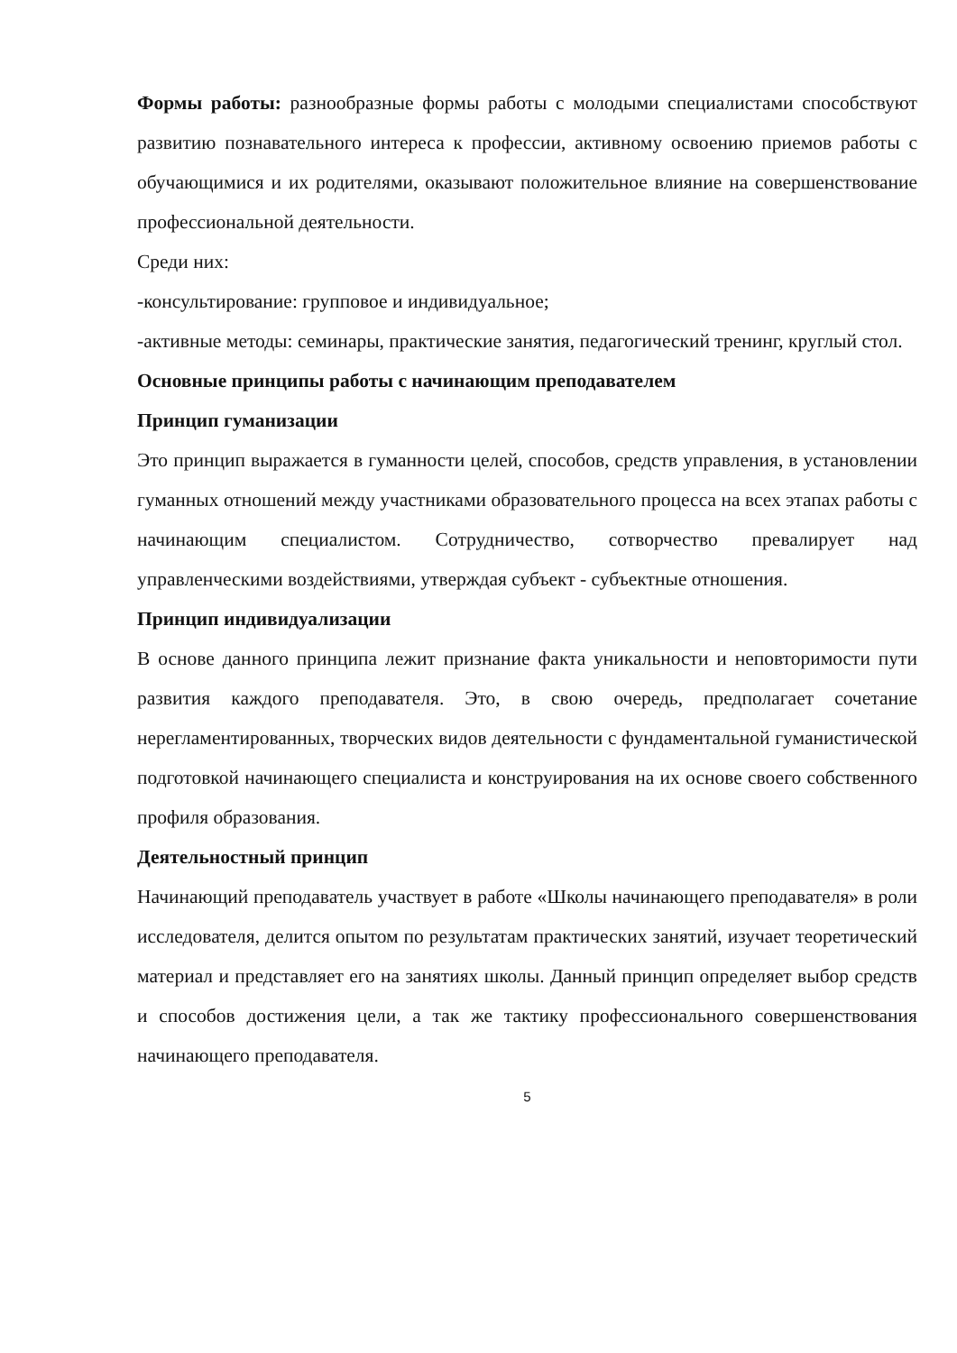Формы работы: разнообразные формы работы с молодыми специалистами способствуют развитию познавательного интереса к профессии, активному освоению приемов работы с обучающимися и их родителями, оказывают положительное влияние на совершенствование профессиональной деятельности.
Среди них:
-консультирование: групповое и индивидуальное;
-активные методы: семинары, практические занятия, педагогический тренинг, круглый стол.
Основные принципы работы с начинающим преподавателем
Принцип гуманизации
Это принцип выражается в гуманности целей, способов, средств управления, в установлении гуманных отношений между участниками образовательного процесса на всех этапах работы с начинающим специалистом. Сотрудничество, сотворчество превалирует над управленческими воздействиями, утверждая субъект - субъектные отношения.
Принцип индивидуализации
В основе данного принципа лежит признание факта уникальности и неповторимости пути развития каждого преподавателя. Это, в свою очередь, предполагает сочетание нерегламентированных, творческих видов деятельности с фундаментальной гуманистической подготовкой начинающего специалиста и конструирования на их основе своего собственного профиля образования.
Деятельностный принцип
Начинающий преподаватель участвует в работе «Школы начинающего преподавателя» в роли исследователя, делится опытом по результатам практических занятий, изучает теоретический материал и представляет его на занятиях школы. Данный принцип определяет выбор средств и способов достижения цели, а так же тактику профессионального совершенствования начинающего преподавателя.
5